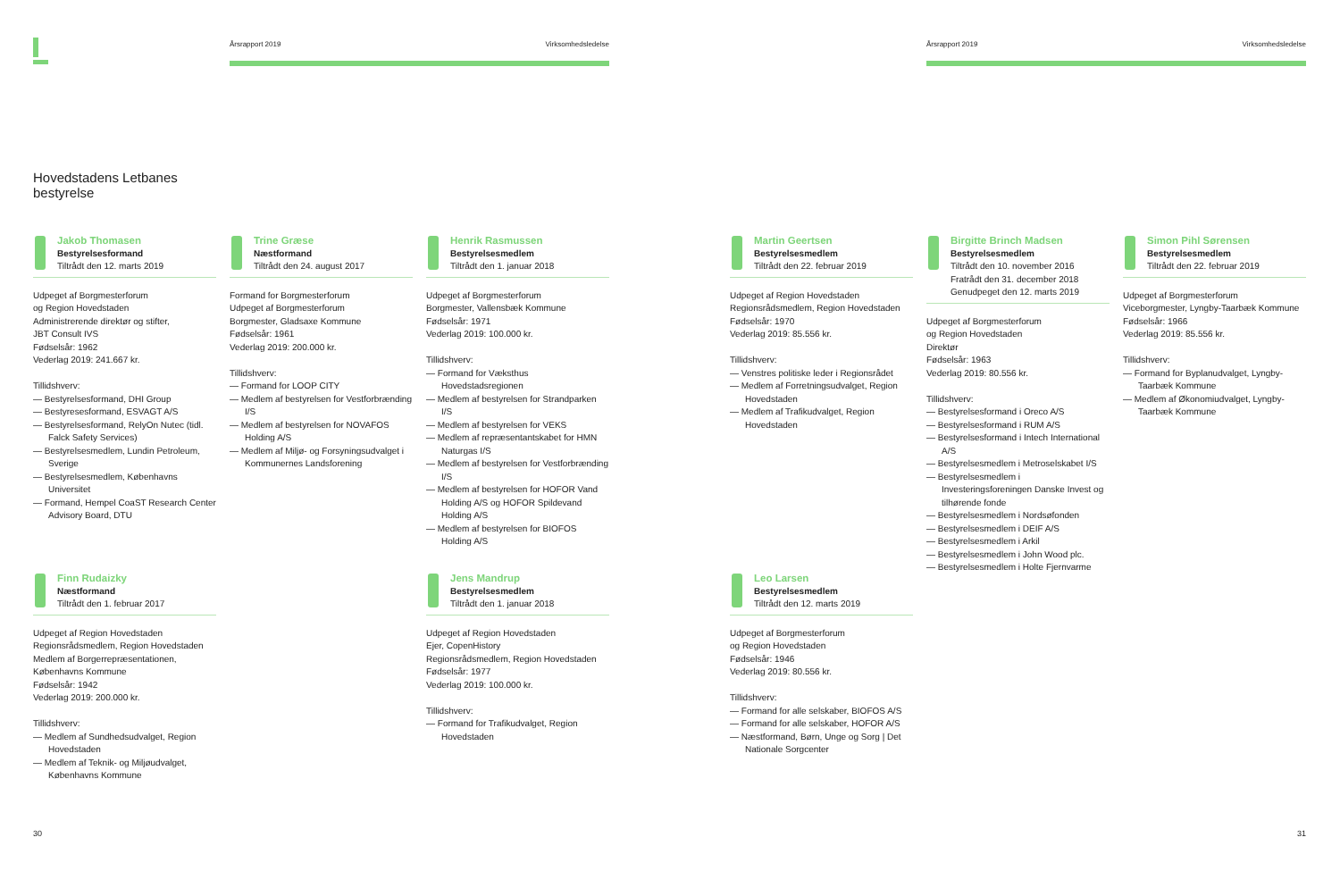Årsrapport 2019 Virksomhedsledelse Årsrapport 2019 Virksomhedsledelse
Hovedstadens Letbanes
bestyrelse
Jakob Thomasen
Bestyrelsesformand
Tiltrådt den 12. marts 2019
Udpeget af Borgmesterforum
og Region Hovedstaden
Administrerende direktør og stifter,
JBT Consult IVS
Fødselsår: 1962
Vederlag 2019: 241.667 kr.
Tillidshverv:
— Bestyrelsesformand, DHI Group
— Bestyresesformand, ESVAGT A/S
— Bestyrelsesformand, RelyOn Nutec (tidl. Falck Safety Services)
— Bestyrelsesmedlem, Lundin Petroleum, Sverige
— Bestyrelsesmedlem, Københavns Universitet
— Formand, Hempel CoaST Research Center Advisory Board, DTU
Trine Græse
Næstformand
Tiltrådt den 24. august 2017
Formand for Borgmesterforum
Udpeget af Borgmesterforum
Borgmester, Gladsaxe Kommune
Fødselsår: 1961
Vederlag 2019: 200.000 kr.
Tillidshverv:
— Formand for LOOP CITY
— Medlem af bestyrelsen for Vestforbrænding I/S
— Medlem af bestyrelsen for NOVAFOS Holding A/S
— Medlem af Miljø- og Forsyningsudvalget i Kommunernes Landsforening
Henrik Rasmussen
Bestyrelsesmedlem
Tiltrådt den 1. januar 2018
Udpeget af Borgmesterforum
Borgmester, Vallensbæk Kommune
Fødselsår: 1971
Vederlag 2019: 100.000 kr.
Tillidshverv:
— Formand for Væksthus Hovedstadsregionen
— Medlem af bestyrelsen for Strandparken I/S
— Medlem af bestyrelsen for VEKS
— Medlem af repræsentantskabet for HMN Naturgas I/S
— Medlem af bestyrelsen for Vestforbrænding I/S
— Medlem af bestyrelsen for HOFOR Vand Holding A/S og HOFOR Spildevand Holding A/S
— Medlem af bestyrelsen for BIOFOS Holding A/S
Martin Geertsen
Bestyrelsesmedlem
Tiltrådt den 22. februar 2019
Udpeget af Region Hovedstaden
Regionsrådsmedlem, Region Hovedstaden
Fødselsår: 1970
Vederlag 2019: 85.556 kr.
Tillidshverv:
— Venstres politiske leder i Regionsrådet
— Medlem af Forretningsudvalget, Region Hovedstaden
— Medlem af Trafikudvalget, Region Hovedstaden
Birgitte Brinch Madsen
Bestyrelsesmedlem
Tiltrådt den 10. november 2016
Fratrådt den 31. december 2018
Genudpeget den 12. marts 2019
Udpeget af Borgmesterforum
og Region Hovedstaden
Direktør
Fødselsår: 1963
Vederlag 2019: 80.556 kr.
Tillidshverv:
— Bestyrelsesformand i Oreco A/S
— Bestyrelsesformand i RUM A/S
— Bestyrelsesformand i Intech International A/S
— Bestyrelsesmedlem i Metroselskabet I/S
— Bestyrelsesmedlem i Investeringsforeningen Danske Invest og tilhørende fonde
— Bestyrelsesmedlem i Nordsøfonden
— Bestyrelsesmedlem i DEIF A/S
— Bestyrelsesmedlem i Arkil
— Bestyrelsesmedlem i John Wood plc.
— Bestyrelsesmedlem i Holte Fjernvarme
Simon Pihl Sørensen
Bestyrelsesmedlem
Tiltrådt den 22. februar 2019
Udpeget af Borgmesterforum
Viceborgmester, Lyngby-Taarbæk Kommune
Fødselsår: 1966
Vederlag 2019: 85.556 kr.
Tillidshverv:
— Formand for Byplanudvalget, Lyngby-Taarbæk Kommune
— Medlem af Økonomiudvalget, Lyngby-Taarbæk Kommune
Finn Rudaizky
Næstformand
Tiltrådt den 1. februar 2017
Udpeget af Region Hovedstaden
Regionsrådsmedlem, Region Hovedstaden
Medlem af Borgerrepræsentationen, Københavns Kommune
Fødselsår: 1942
Vederlag 2019: 200.000 kr.
Tillidshverv:
— Medlem af Sundhedsudvalget, Region Hovedstaden
— Medlem af Teknik- og Miljøudvalget, Københavns Kommune
Jens Mandrup
Bestyrelsesmedlem
Tiltrådt den 1. januar 2018
Udpeget af Region Hovedstaden
Ejer, CopenHistory
Regionsrådsmedlem, Region Hovedstaden
Fødselsår: 1977
Vederlag 2019: 100.000 kr.
Tillidshverv:
— Formand for Trafikudvalget, Region Hovedstaden
Leo Larsen
Bestyrelsesmedlem
Tiltrådt den 12. marts 2019
Udpeget af Borgmesterforum
og Region Hovedstaden
Fødselsår: 1946
Vederlag 2019: 80.556 kr.
Tillidshverv:
— Formand for alle selskaber, BIOFOS A/S
— Formand for alle selskaber, HOFOR A/S
— Næstformand, Børn, Unge og Sorg | Det Nationale Sorgcenter
30 31